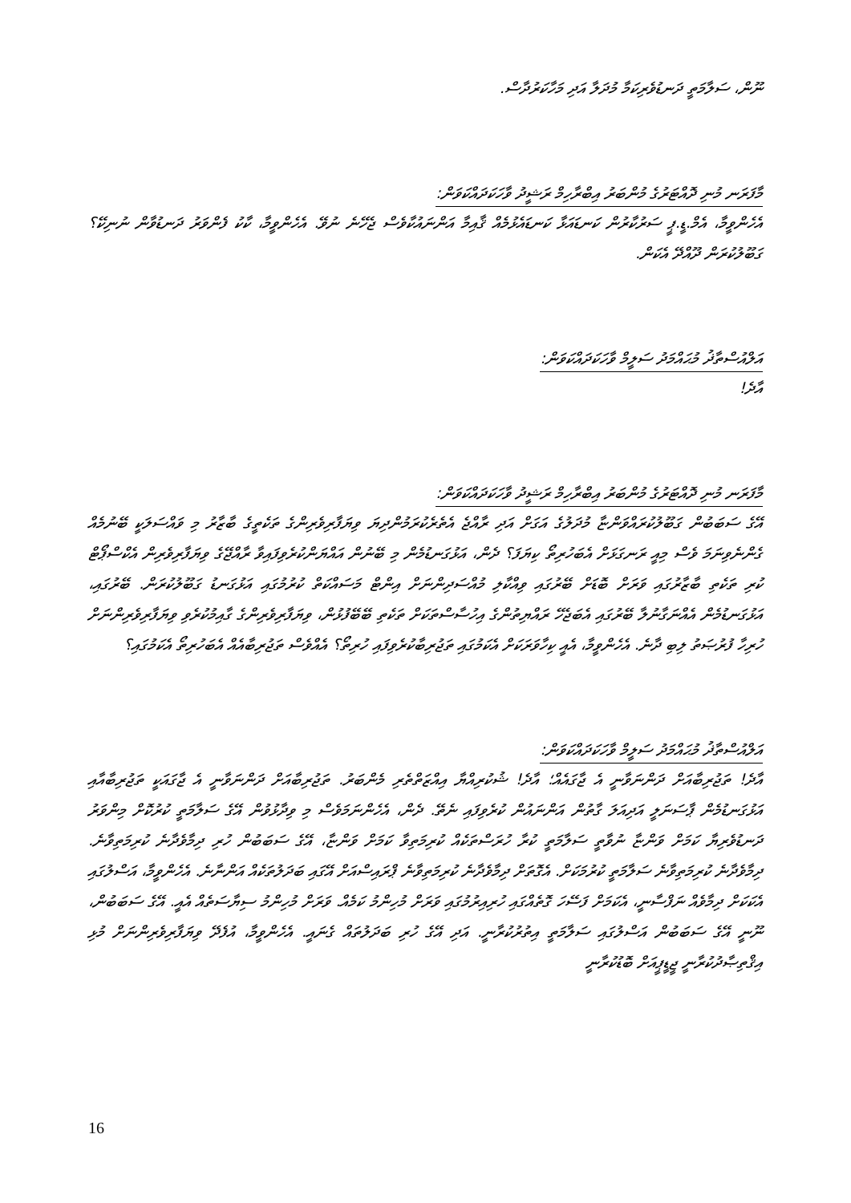ނޫން، ސަލާމަތީ ދަނޑުވެރިކަމާ މުދަލާ އަދި މަހާކަރުދާސް.
މާފަރަނ މުނި ދޮއްޓަރުގެ މުންބަރު އިބްރާހިމް ރަޝީދު ވާހަކަދައްކަވަން:
އެހެންވީމާ، އެމް.ޑީ.ޕީ ސަރުކާރުން ކަނޑައަޅާ ކަނޑައެޅުމެއް ޤާއިމާ އަންނައުކާވެސް ޖެހޭނެ ނުވޭ. އެހެންވީމާ، ކާކު ފެންވަރު ދަނޑުވާން ނުނިކޭ؟ ގަބޫލުކުރަން ދޫއްދޭ އެކަން.
އަލްއުސްތާޛު މުޙައްމަދު ސަލީމް ވާހަކަދައްކަވަން:
އާދެ!
މާފަރަނ މުނި ދޮއްޓަރުގެ މުންބަރު އިބްރާހިމް ރަޝީދު ވާހަކަދައްކަވަން:
އޭގެ ސަބަބުން ގަބޫލުކުރައްވަންޏާ މުދަލުގެ އަގަށް އަދި ރާއްޖެ އެތެރެކުރަމުންދިޔަ ވިޔަފާރިވެރިންގެ ތަކެތީގެ ބާޒާރު މި ވައްސަލަކީ ބޭނުމެއް ގެންނެވިނަމަ ވެސް މިއީ ރަނގަޅަށް އެބަހުރިތޯ ކިޔަފަ؟ ދެން، އަޅުގަނޑުމެން މި ބޭނުން އައްޔަންކުރެވިފައިވާ ރާއްޖޭގެ ވިޔަފާރިވެރިން އެކްސްޕޯޓް ކުރި ތަކެތި ބާޒާރުގައި ވަރަށް ބޮޑަށް ބޭރުގައި ވިއްކާލި މުއްސަދިންނަށް އިންޓް މަސައްކަތް ކުރުމުގައި އަޅުގަނޑު ގަބޫލުކުރަން. ބޭރުގައި، އަޅުގަނޑުމެން އެއްނަގާނުލާ ބޭރުގައި އެބަޖެހޭ ރައްޔިތުންގެ އިހުސާސްތަކަށް ތަކެތި ބޭބޭފުޅުން، ވިޔަފާރިވެރިންގެ ގާއިމުކުރެވި ވިޔަފާރިވެރިންނަށް ހުރިހާ ފުރުޞަތު ލިބި ދާނެ. އެހެންވީމާ، އެއީ ކިހާވަރަކަށް އެކަމުގައި ތަޖުރިބާކުރެވިފައި ހުރިތޯ؟ އެއްވެސް ތަޖުރިބާއެއް އެބަހުރިތޯ އެކަމުގައި؟
އަލްއުސްތާޛު މުޙައްމަދު ސަލީމް ވާހަކަދައްކަވަން:
އާދެ! ތަޖުރިބާއަށް ދަންނަވާނީ އެ ޖާގައެއް؛ އާދެ! ޝުކުރިއްޔާ އިއްޒަތްތެރި މެންބަރު. ތަޖުރިބާއަށް ދަންނަވާނީ އެ ޖާގައަކީ ތަޖުރިބާއާއި އަޅުގަނޑުމެން ޕާސަނަލީ އަދިއަލަ ގާތުން އަންނައުން ކުރެވިފައި ނެތޭ. ދެން، އެހެންނަމަވެސް މި ވިދާޅުވުން އޭގެ ސަލާމަތީ ކުރުކޮށް މިންވަރު ދަނޑުވެރިޔާ ކަމަށް ވަންޏާ ނުވާތީ ސަލާމަތީ ކުރާ ހުރަސްތަކެއް ކުރިމަތިވާ ކަމަށް ވަންޏާ، އޭގެ ސަބަބުން ހުރި ދިމާވެދާނެ ކުރިމަތިވާނެ. ދިމާވެދާނެ ކުރިމަތިވާނެ ސަލާމަތީ ކުރުމަކަށް. އެގޮތަށް ދިމާވެދާނެ ކުރިމަތިވާނެ ޕްރައިސްއަށް އޭގައި ބަދަލުތަކެއް އަންނާނެ. އެހެންވީމާ، އަސްލުގައި އެކަކަށް ދިމާވެއް ނަފްސާނީ، އެކަމަށް ފަސޭހަ ގޮތެއްގައި ހުރިއިރުމުގައި ވަރަށް މުހިންމު ކަމެއް. ވަރަށް މުހިންމު ސިޔާސަތެއް އެއީ. އޭގެ ސަބަބުން، ނޫނީ އޭގެ ސަބަބުން އަސްލުގައި ސަލާމަތީ އިތުރުކުރާނީ. އަދި އޭގެ ހުރި ބަދަލުތައް ގެނައީ. އެހެންވީމާ، އުފެދޭ ވިޔަފާރިވެރިންނަށް މުޅި އިޤްތިޞާދުކުރާނީ ޖީޑީޕީއަށް ބޮޑުކުރާނީ
16